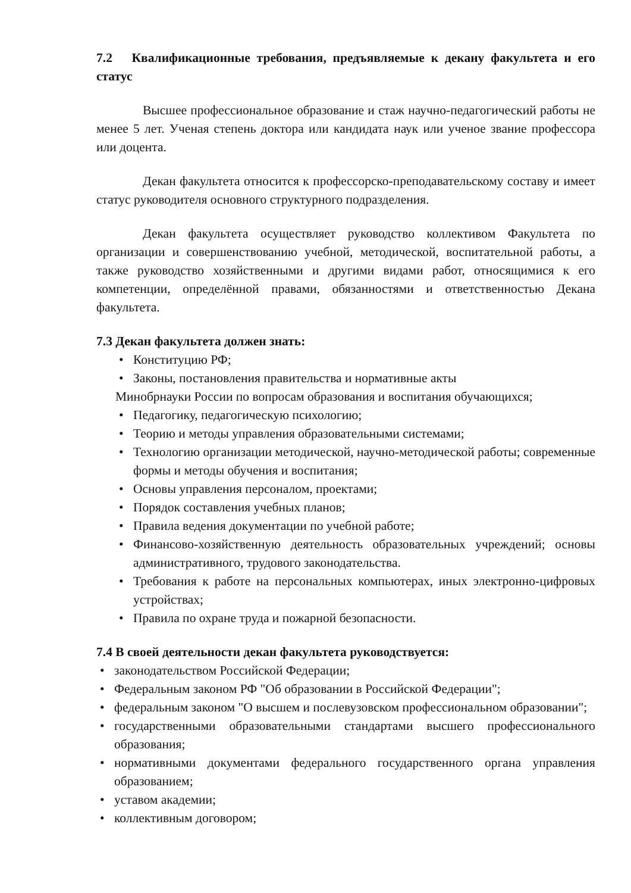7.2 Квалификационные требования, предъявляемые к декану факультета и его статус
Высшее профессиональное образование и стаж научно-педагогический работы не менее 5 лет. Ученая степень доктора или кандидата наук или ученое звание профессора или доцента.
Декан факультета относится к профессорско-преподавательскому составу и имеет статус руководителя основного структурного подразделения.
Декан факультета осуществляет руководство коллективом Факультета по организации и совершенствованию учебной, методической, воспитательной работы, а также руководство хозяйственными и другими видами работ, относящимися к его компетенции, определённой правами, обязанностями и ответственностью Декана факультета.
7.3 Декан факультета должен знать:
• Конституцию РФ;
• Законы, постановления правительства и нормативные акты
Минобрнауки России по вопросам образования и воспитания обучающихся;
• Педагогику, педагогическую психологию;
• Теорию и методы управления образовательными системами;
• Технологию организации методической, научно-методической работы; современные формы и методы обучения и воспитания;
• Основы управления персоналом, проектами;
• Порядок составления учебных планов;
• Правила ведения документации по учебной работе;
• Финансово-хозяйственную деятельность образовательных учреждений; основы административного, трудового законодательства.
• Требования к работе на персональных компьютерах, иных электронно-цифровых устройствах;
• Правила по охране труда и пожарной безопасности.
7.4 В своей деятельности декан факультета руководствуется:
• законодательством Российской Федерации;
• Федеральным законом РФ "Об образовании в Российской Федерации";
• федеральным законом "О высшем и послевузовском профессиональном образовании";
• государственными образовательными стандартами высшего профессионального образования;
• нормативными документами федерального государственного органа управления образованием;
• уставом академии;
• коллективным договором;